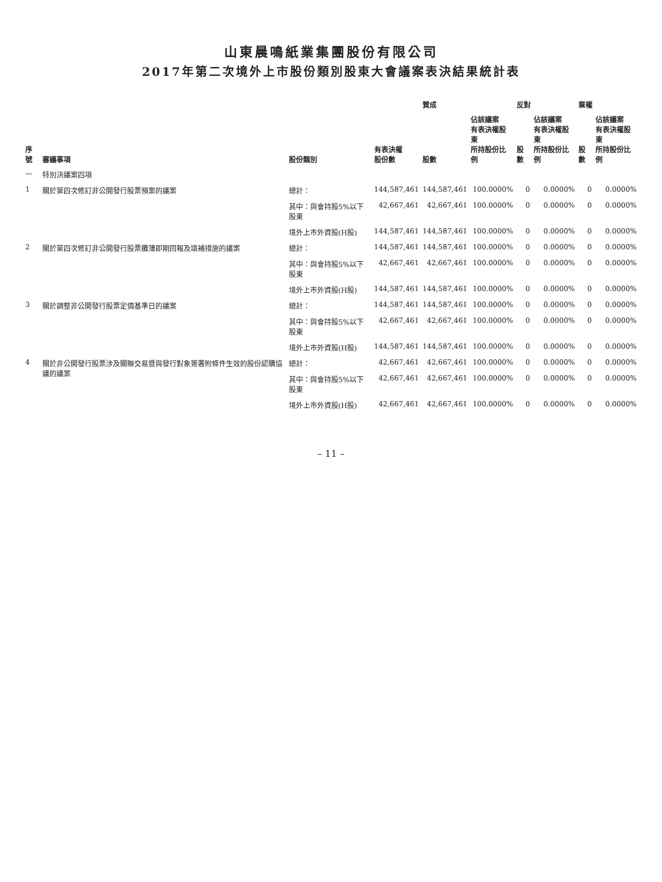山東晨鳴紙業集團股份有限公司
2017年第二次境外上市股份類別股東大會議案表決結果統計表
| 序號 | 審議事項 | 股份類別 | 有表決權 股份數 | 贊成 | | 反對 | | 棄權 | |
| --- | --- | --- | --- | --- | --- | --- | --- | --- | --- |
| | | | | 股數 | 佔該議案 有表決權股東 所持股份比例 | 股數 | 佔該議案 有表決權股東 所持股份比例 | 股數 | 佔該議案 有表決權股東 所持股份比例 |
| — | 特別決議案四項 | | | | | | | | |
| 1 | 關於第四次修訂非公開發行股票預案的議案 | 總計： | 144,587,461 | 144,587,461 | 100.0000% | 0 | 0.0000% | 0 | 0.0000% |
| | | 其中：與會持股5%以下股東 | 42,667,461 | 42,667,461 | 100.0000% | 0 | 0.0000% | 0 | 0.0000% |
| | | 境外上市外資股(H股) | 144,587,461 | 144,587,461 | 100.0000% | 0 | 0.0000% | 0 | 0.0000% |
| 2 | 關於第四次修訂非公開發行股票攤薄即期回報及填補措施的議案 | 總計： | 144,587,461 | 144,587,461 | 100.0000% | 0 | 0.0000% | 0 | 0.0000% |
| | | 其中：與會持股5%以下股東 | 42,667,461 | 42,667,461 | 100.0000% | 0 | 0.0000% | 0 | 0.0000% |
| | | 境外上市外資股(H股) | 144,587,461 | 144,587,461 | 100.0000% | 0 | 0.0000% | 0 | 0.0000% |
| 3 | 關於調整非公開發行股票定價基準日的議案 | 總計： | 144,587,461 | 144,587,461 | 100.0000% | 0 | 0.0000% | 0 | 0.0000% |
| | | 其中：與會持股5%以下股東 | 42,667,461 | 42,667,461 | 100.0000% | 0 | 0.0000% | 0 | 0.0000% |
| | | 境外上市外資股(H股) | 144,587,461 | 144,587,461 | 100.0000% | 0 | 0.0000% | 0 | 0.0000% |
| 4 | 關於非公開發行股票涉及關聯交易暨與發行對象簽署附條件生效的股份認購協議的議案 | 總計： | 42,667,461 | 42,667,461 | 100.0000% | 0 | 0.0000% | 0 | 0.0000% |
| | | 其中：與會持股5%以下股東 | 42,667,461 | 42,667,461 | 100.0000% | 0 | 0.0000% | 0 | 0.0000% |
| | | 境外上市外資股(H股) | 42,667,461 | 42,667,461 | 100.0000% | 0 | 0.0000% | 0 | 0.0000% |
– 11 –